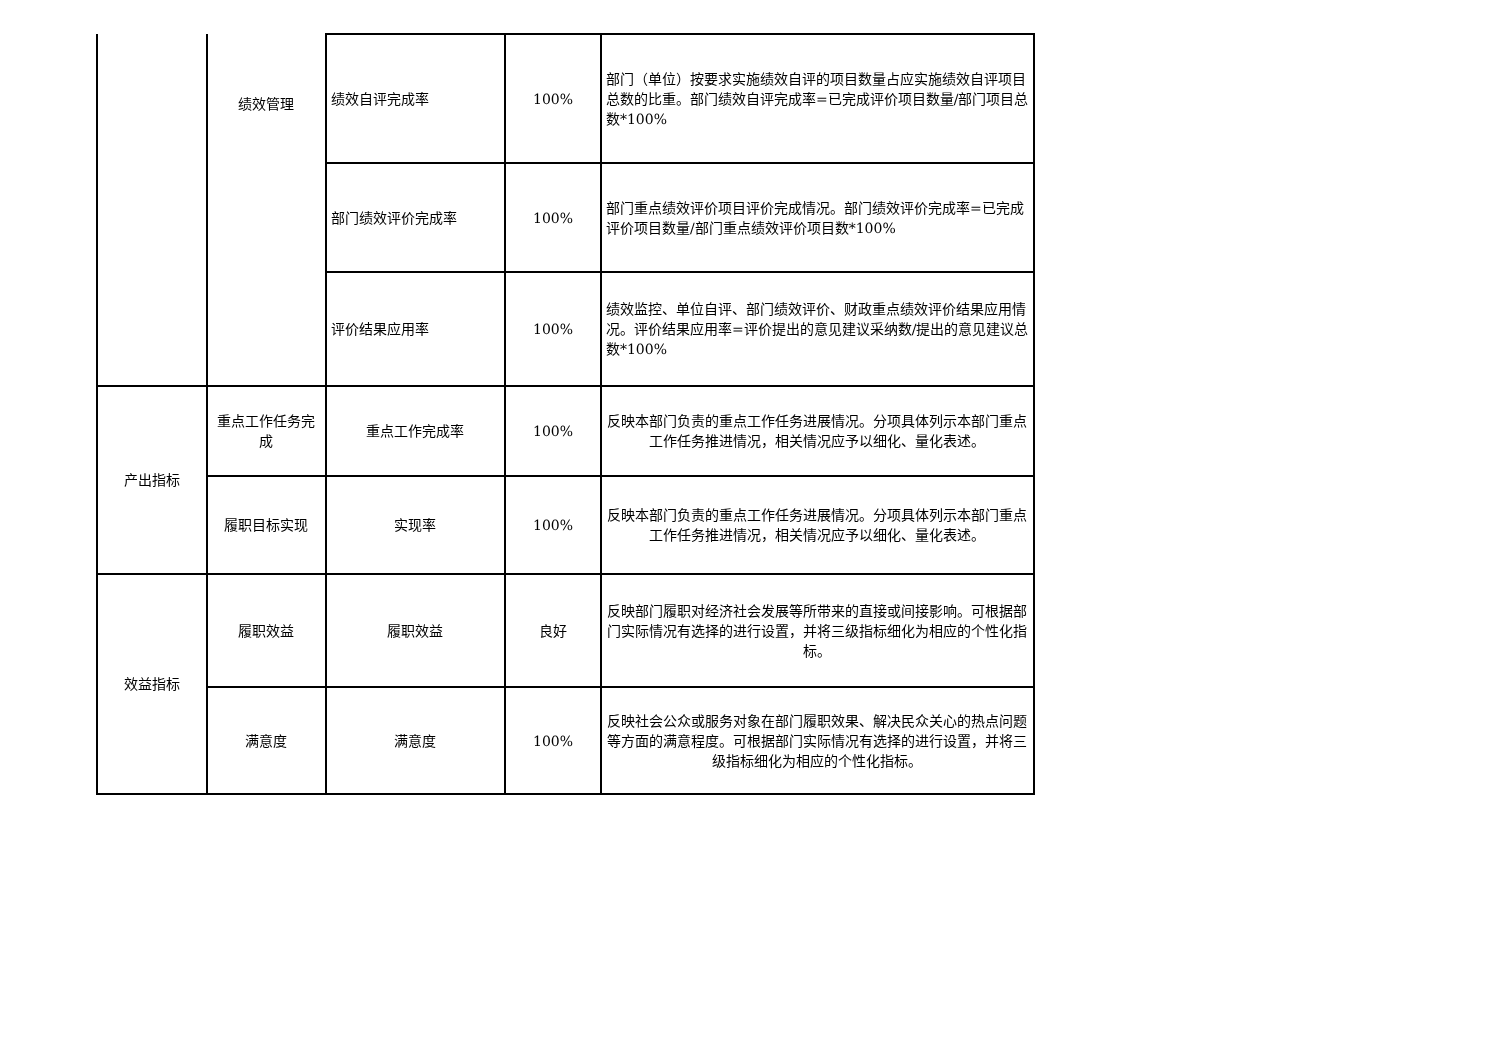| | 绩效管理 | 绩效自评完成率 | 100% | 部门（单位）按要求实施绩效自评的项目数量占应实施绩效自评项目总数的比重。部门绩效自评完成率=已完成评价项目数量/部门项目总数*100% |
| | | 部门绩效评价完成率 | 100% | 部门重点绩效评价项目评价完成情况。部门绩效评价完成率=已完成评价项目数量/部门重点绩效评价项目数*100% |
| | | 评价结果应用率 | 100% | 绩效监控、单位自评、部门绩效评价、财政重点绩效评价结果应用情况。评价结果应用率=评价提出的意见建议采纳数/提出的意见建议总数*100% |
| 产出指标 | 重点工作任务完成 | 重点工作完成率 | 100% | 反映本部门负责的重点工作任务进展情况。分项具体列示本部门重点工作任务推进情况，相关情况应予以细化、量化表述。 |
| | 履职目标实现 | 实现率 | 100% | 反映本部门负责的重点工作任务进展情况。分项具体列示本部门重点工作任务推进情况，相关情况应予以细化、量化表述。 |
| 效益指标 | 履职效益 | 履职效益 | 良好 | 反映部门履职对经济社会发展等所带来的直接或间接影响。可根据部门实际情况有选择的进行设置，并将三级指标细化为相应的个性化指标。 |
| | 满意度 | 满意度 | 100% | 反映社会公众或服务对象在部门履职效果、解决民众关心的热点问题等方面的满意程度。可根据部门实际情况有选择的进行设置，并将三级指标细化为相应的个性化指标。 |